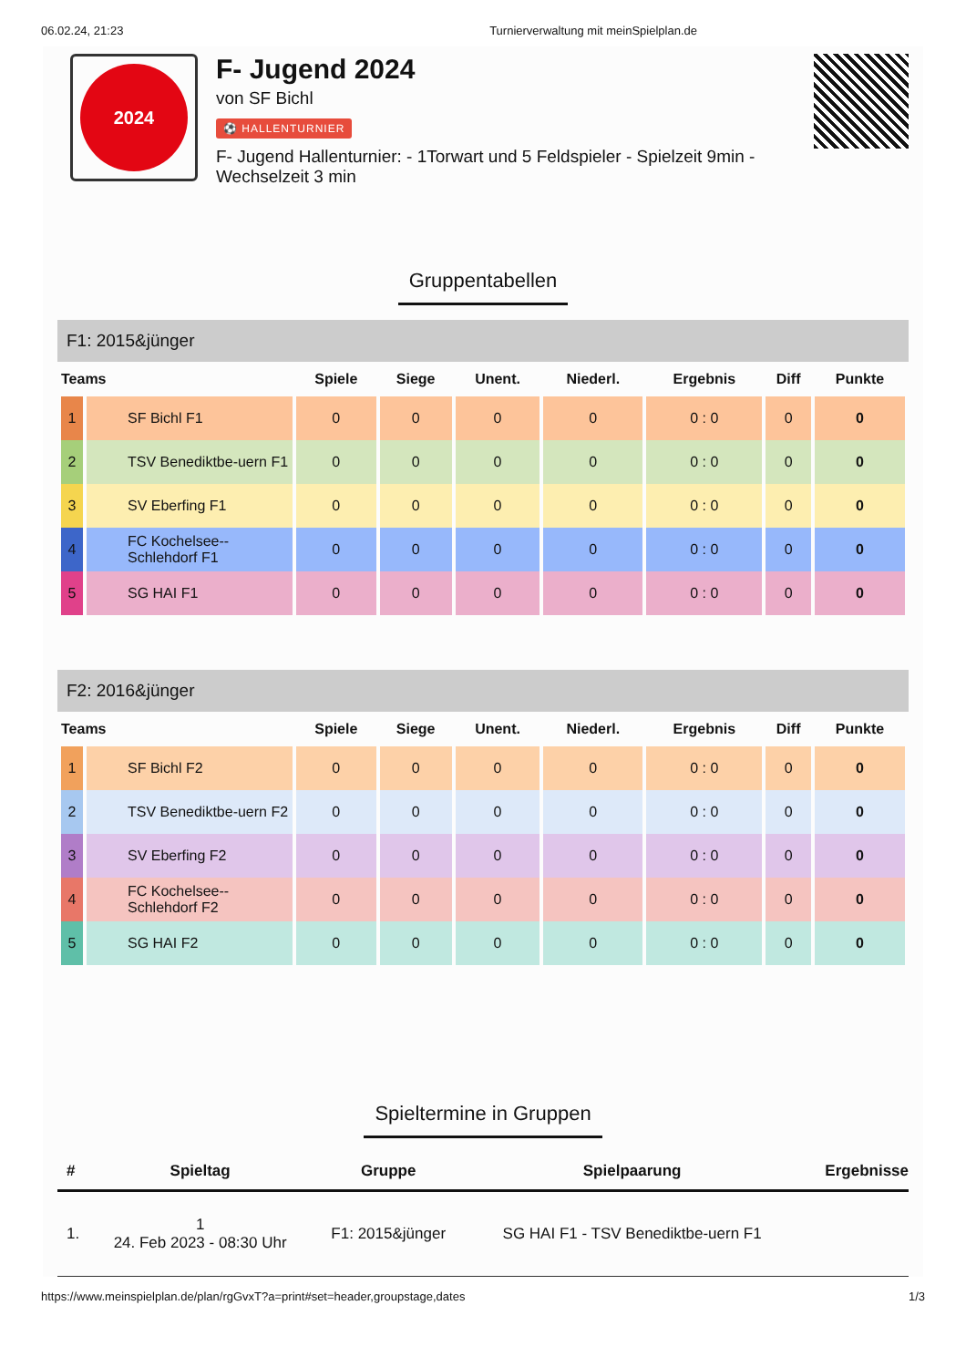06.02.24, 21:23 Turnierverwaltung mit meinSpielplan.de
2024
F- Jugend 2024
von SF Bichl
⚽ HALLENTURNIER
F- Jugend Hallenturnier: - 1Torwart und 5 Feldspieler - Spielzeit 9min - Wechselzeit 3 min
Gruppentabellen
F1: 2015&jünger
| Teams | | Spiele | Siege | Unent. | Niederl. | Ergebnis | Diff | Punkte |
| --- | --- | --- | --- | --- | --- | --- | --- | --- |
| 1 | SF Bichl F1 | 0 | 0 | 0 | 0 | 0 : 0 | 0 | 0 |
| 2 | TSV Benediktbe-uern F1 | 0 | 0 | 0 | 0 | 0 : 0 | 0 | 0 |
| 3 | SV Eberfing F1 | 0 | 0 | 0 | 0 | 0 : 0 | 0 | 0 |
| 4 | FC Kochelsee--Schlehdorf F1 | 0 | 0 | 0 | 0 | 0 : 0 | 0 | 0 |
| 5 | SG HAI F1 | 0 | 0 | 0 | 0 | 0 : 0 | 0 | 0 |
F2: 2016&jünger
| Teams | | Spiele | Siege | Unent. | Niederl. | Ergebnis | Diff | Punkte |
| --- | --- | --- | --- | --- | --- | --- | --- | --- |
| 1 | SF Bichl F2 | 0 | 0 | 0 | 0 | 0 : 0 | 0 | 0 |
| 2 | TSV Benediktbe-uern F2 | 0 | 0 | 0 | 0 | 0 : 0 | 0 | 0 |
| 3 | SV Eberfing F2 | 0 | 0 | 0 | 0 | 0 : 0 | 0 | 0 |
| 4 | FC Kochelsee--Schlehdorf F2 | 0 | 0 | 0 | 0 | 0 : 0 | 0 | 0 |
| 5 | SG HAI F2 | 0 | 0 | 0 | 0 | 0 : 0 | 0 | 0 |
Spieltermine in Gruppen
| # | Spieltag | Gruppe | Spielpaarung | Ergebnisse |
| --- | --- | --- | --- | --- |
| 1. | 1 24. Feb 2023 - 08:30 Uhr | F1: 2015&jünger | SG HAI F1 - TSV Benediktbe-uern F1 | |
https://www.meinspielplan.de/plan/rgGvxT?a=print#set=header,groupstage,dates 1/3